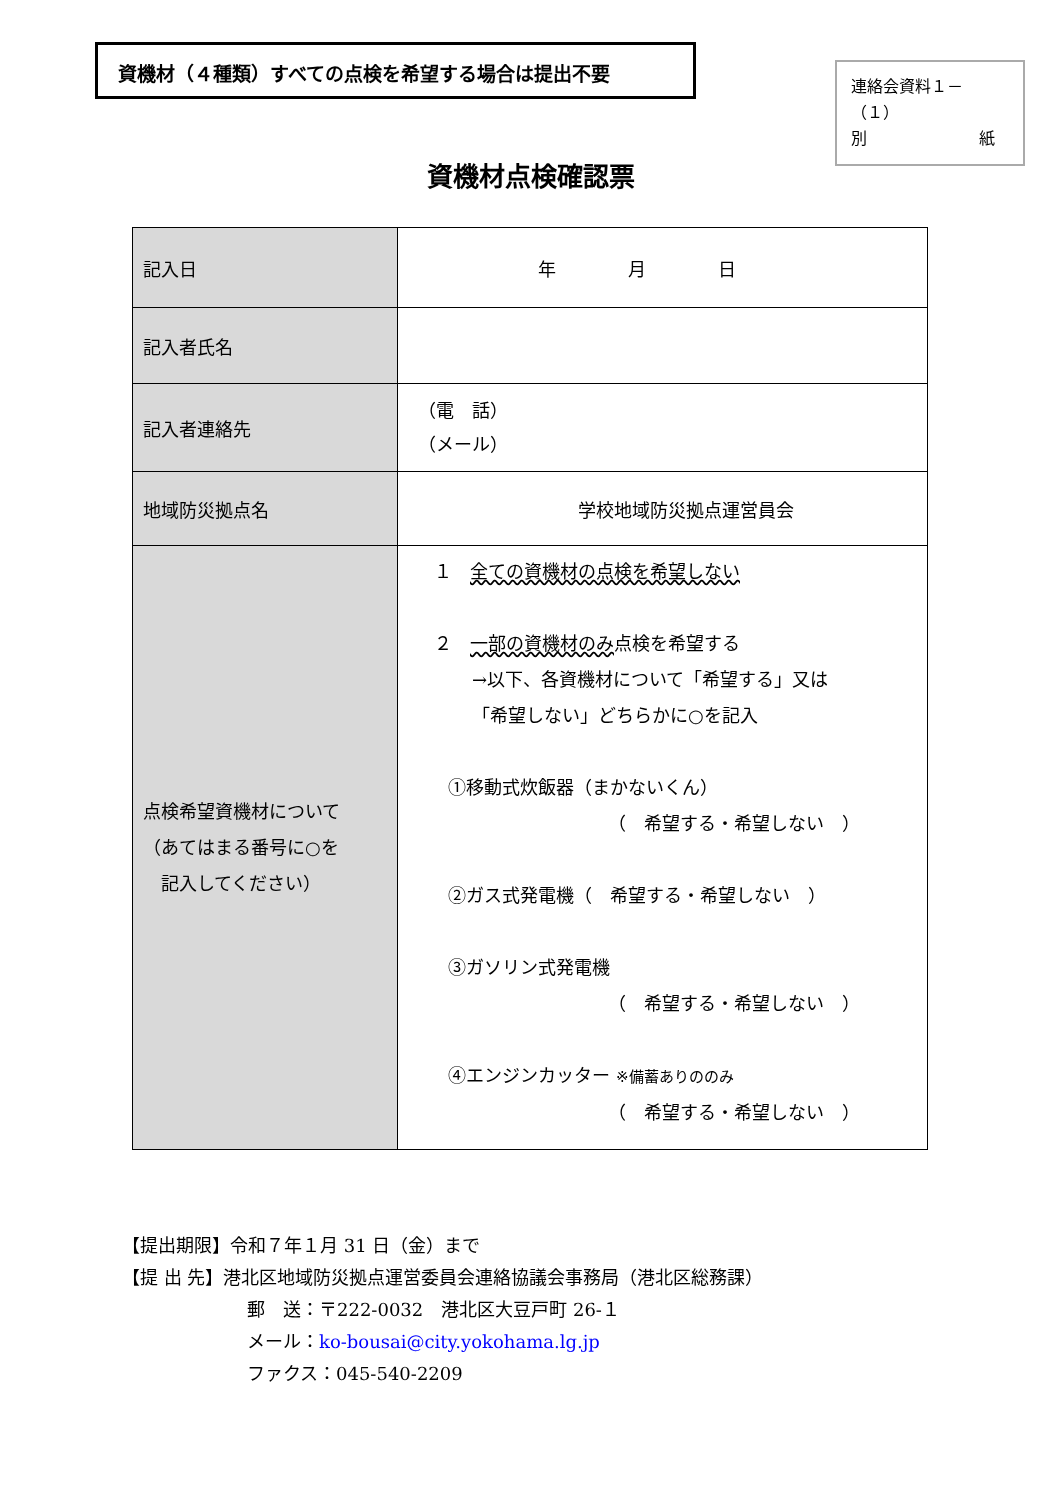資機材（４種類）すべての点検を希望する場合は提出不要
連絡会資料１－（１）
別　　　　　　　紙
資機材点検確認票
| 記入日 | 年 月 日 |
| 記入者氏名 | |
| 記入者連絡先 | （電 話） （メール） |
| 地域防災拠点名 | 学校地域防災拠点運営員会 |
| 点検希望資機材について （あてはまる番号に○を 記入してください） | １ 全ての資機材の点検を希望しない ２ 一部の資機材のみ 点検を希望する →以下、各資機材について「希望する」又は 「希望しない」どちらかに○を記入 ①移動式炊飯器（まかないくん） （ 希望する・希望しない ） ②ガス式発電機（ 希望する・希望しない ） ③ガソリン式発電機 （ 希望する・希望しない ） ④エンジンカッター ※備蓄ありののみ （ 希望する・希望しない ） |
【提出期限】令和７年１月 31 日（金）まで
【提 出 先】港北区地域防災拠点運営委員会連絡協議会事務局（港北区総務課）
郵　送：〒222-0032　港北区大豆戸町 26-１
メール：ko-bousai@city.yokohama.lg.jp
ファクス：045-540-2209